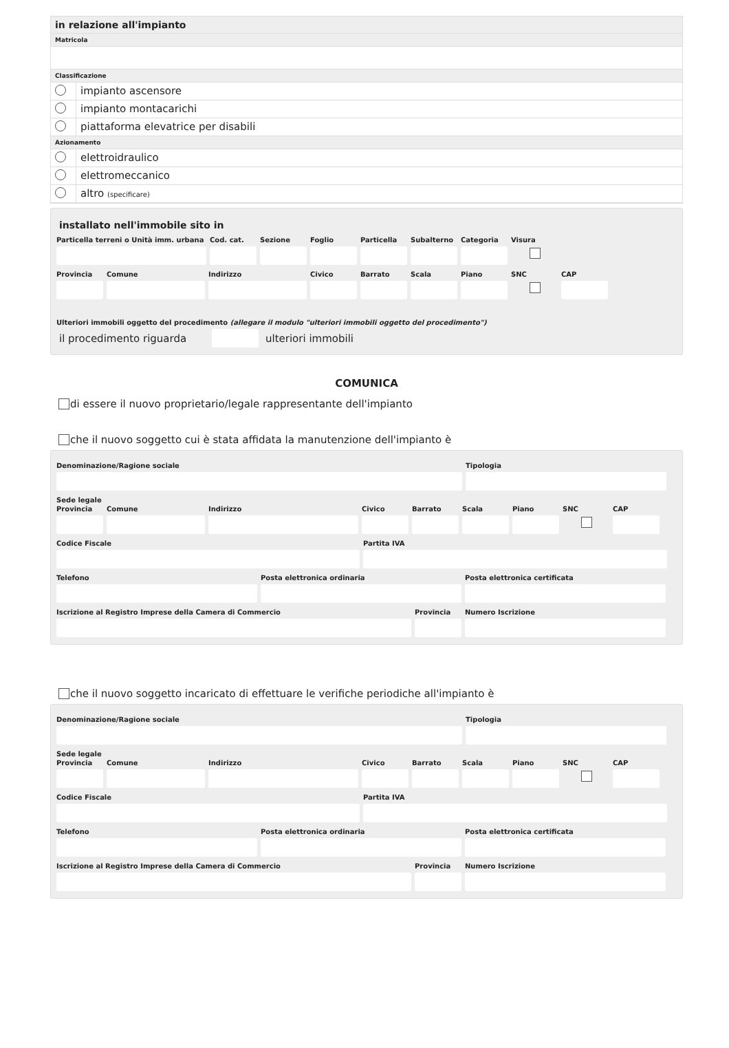in relazione all'impianto
Matricola
Classificazione
impianto ascensore
impianto montacarichi
piattaforma elevatrice per disabili
Azionamento
elettroidraulico
elettromeccanico
altro (specificare)
installato nell'immobile sito in
Particella terreni o Unità imm. urbana
Cod. cat. Sezione Foglio Particella Subalterno Categoria Visura
Provincia Comune Indirizzo Civico Barrato Scala Piano SNC CAP
Ulteriori immobili oggetto del procedimento (allegare il modulo "ulteriori immobili oggetto del procedimento")
il procedimento riguarda ulteriori immobili
COMUNICA
di essere il nuovo proprietario/legale rappresentante dell'impianto
che il nuovo soggetto cui è stata affidata la manutenzione dell'impianto è
Denominazione/Ragione sociale Tipologia
Sede legale
Provincia Comune Indirizzo Civico Barrato Scala Piano SNC CAP
Codice Fiscale Partita IVA
Telefono Posta elettronica ordinaria Posta elettronica certificata
Iscrizione al Registro Imprese della Camera di Commercio Provincia Numero Iscrizione
che il nuovo soggetto incaricato di effettuare le verifiche periodiche all'impianto è
Denominazione/Ragione sociale Tipologia
Sede legale
Provincia Comune Indirizzo Civico Barrato Scala Piano SNC CAP
Codice Fiscale Partita IVA
Telefono Posta elettronica ordinaria Posta elettronica certificata
Iscrizione al Registro Imprese della Camera di Commercio Provincia Numero Iscrizione